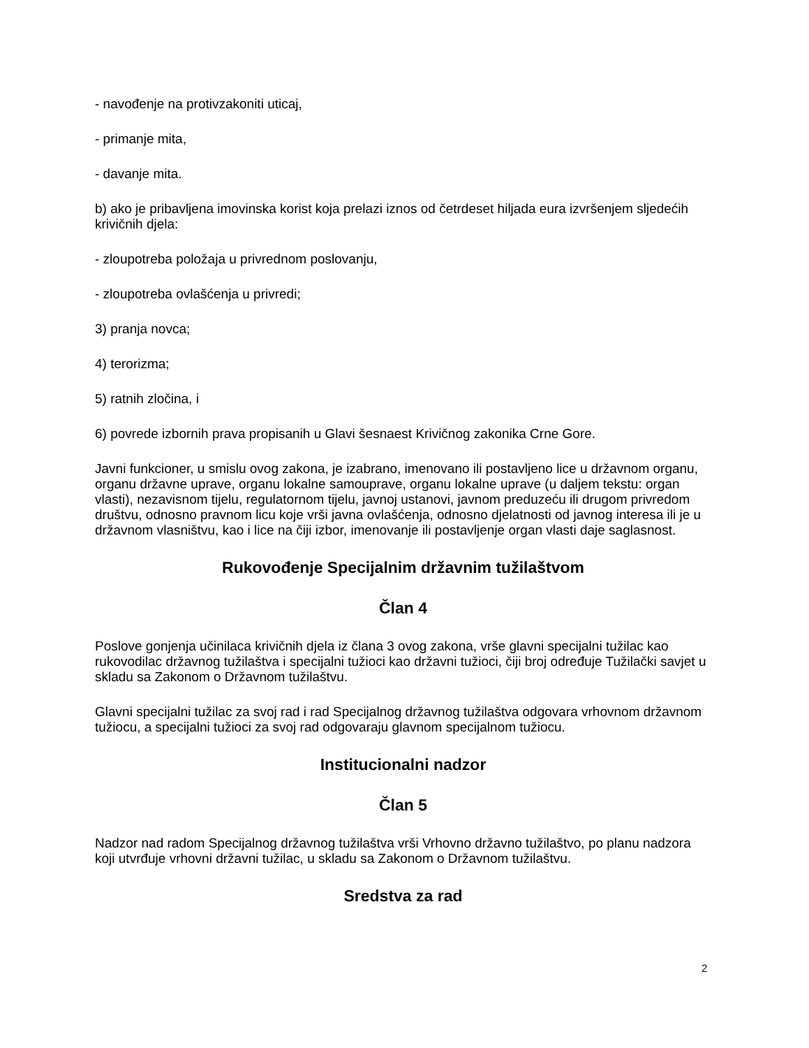- navođenje na protivzakoniti uticaj,
- primanje mita,
- davanje mita.
b) ako je pribavljena imovinska korist koja prelazi iznos od četrdeset hiljada eura izvršenjem sljedećih krivičnih djela:
- zloupotreba položaja u privrednom poslovanju,
- zloupotreba ovlašćenja u privredi;
3) pranja novca;
4) terorizma;
5) ratnih zločina, i
6) povrede izbornih prava propisanih u Glavi šesnaest Krivičnog zakonika Crne Gore.
Javni funkcioner, u smislu ovog zakona, je izabrano, imenovano ili postavljeno lice u državnom organu, organu državne uprave, organu lokalne samouprave, organu lokalne uprave (u daljem tekstu: organ vlasti), nezavisnom tijelu, regulatornom tijelu, javnoj ustanovi, javnom preduzeću ili drugom privredom društvu, odnosno pravnom licu koje vrši javna ovlašćenja, odnosno djelatnosti od javnog interesa ili je u državnom vlasništvu, kao i lice na čiji izbor, imenovanje ili postavljenje organ vlasti daje saglasnost.
Rukovođenje Specijalnim državnim tužilaštvom
Član 4
Poslove gonjenja učinilaca krivičnih djela iz člana 3 ovog zakona, vrše glavni specijalni tužilac kao rukovodilac državnog tužilaštva i specijalni tužioci kao državni tužioci, čiji broj određuje Tužilački savjet u skladu sa Zakonom o Državnom tužilaštvu.
Glavni specijalni tužilac za svoj rad i rad Specijalnog državnog tužilaštva odgovara vrhovnom državnom tužiocu, a specijalni tužioci za svoj rad odgovaraju glavnom specijalnom tužiocu.
Institucionalni nadzor
Član 5
Nadzor nad radom Specijalnog državnog tužilaštva vrši Vrhovno državno tužilaštvo, po planu nadzora koji utvrđuje vrhovni državni tužilac, u skladu sa Zakonom o Državnom tužilaštvu.
Sredstva za rad
2